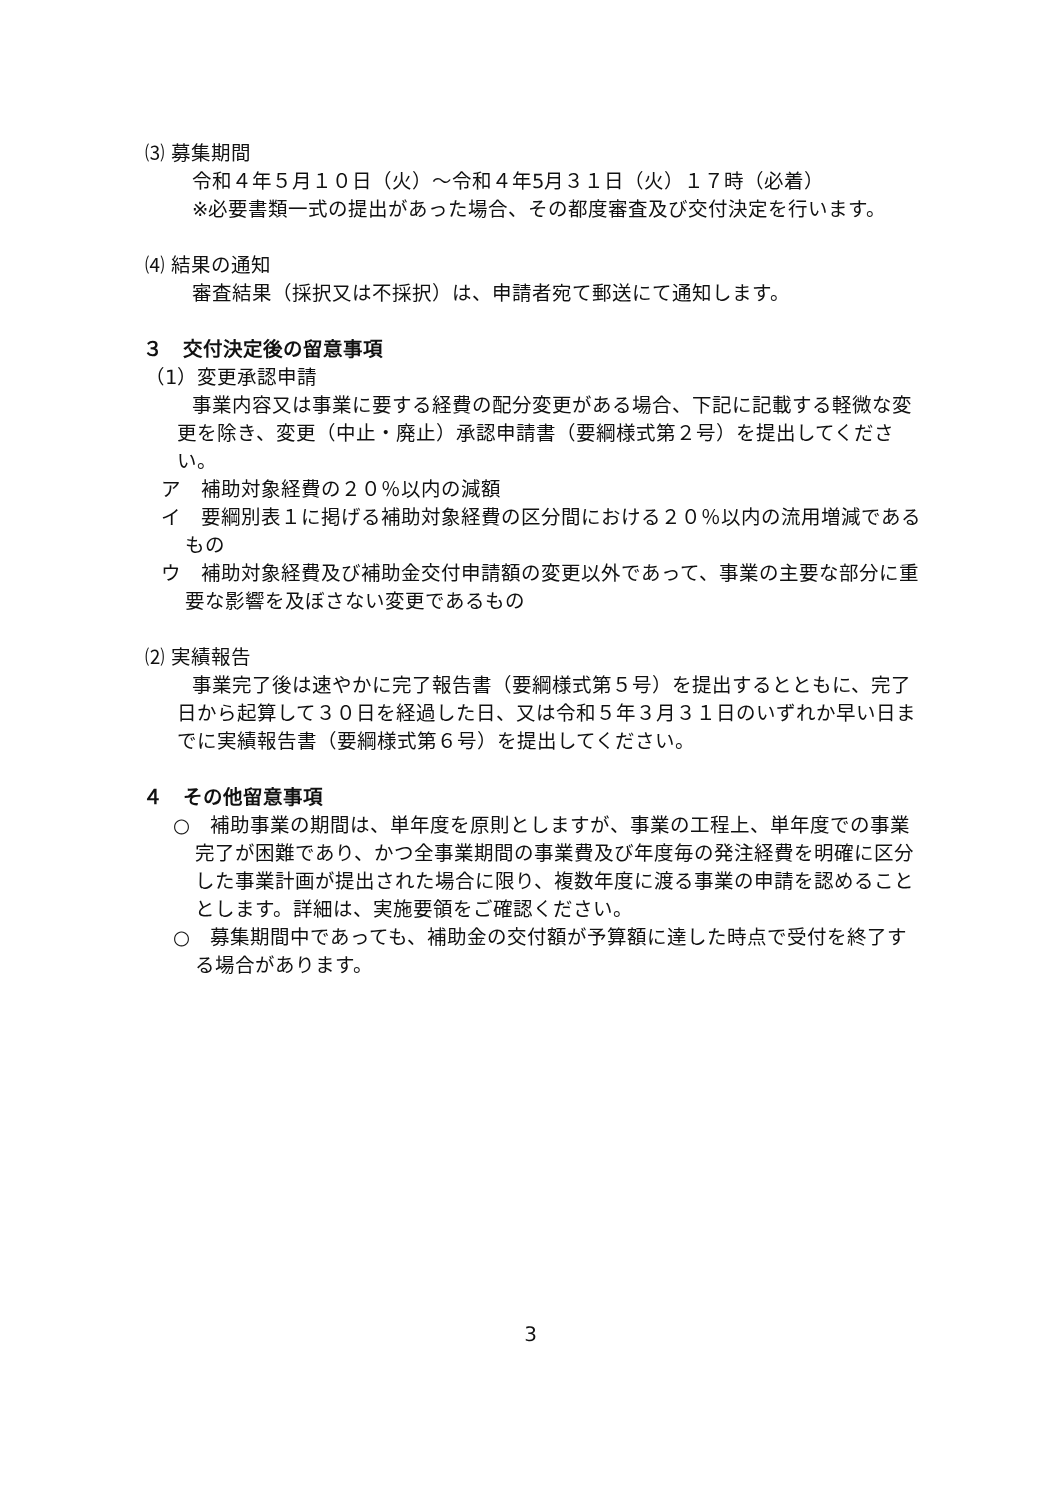⑶ 募集期間
令和４年５月１０日（火）～令和４年5月３１日（火）１７時（必着）
※必要書類一式の提出があった場合、その都度審査及び交付決定を行います。
⑷ 結果の通知
審査結果（採択又は不採択）は、申請者宛て郵送にて通知します。
３　交付決定後の留意事項
（1）変更承認申請
事業内容又は事業に要する経費の配分変更がある場合、下記に記載する軽微な変更を除き、変更（中止・廃止）承認申請書（要綱様式第２号）を提出してください。
ア　補助対象経費の２０％以内の減額
イ　要綱別表１に掲げる補助対象経費の区分間における２０％以内の流用増減であるもの
ウ　補助対象経費及び補助金交付申請額の変更以外であって、事業の主要な部分に重要な影響を及ぼさない変更であるもの
⑵ 実績報告
事業完了後は速やかに完了報告書（要綱様式第５号）を提出するとともに、完了日から起算して３０日を経過した日、又は令和５年３月３１日のいずれか早い日までに実績報告書（要綱様式第６号）を提出してください。
４　その他留意事項
○　補助事業の期間は、単年度を原則としますが、事業の工程上、単年度での事業完了が困難であり、かつ全事業期間の事業費及び年度毎の発注経費を明確に区分した事業計画が提出された場合に限り、複数年度に渡る事業の申請を認めることとします。詳細は、実施要領をご確認ください。
○　募集期間中であっても、補助金の交付額が予算額に達した時点で受付を終了する場合があります。
3